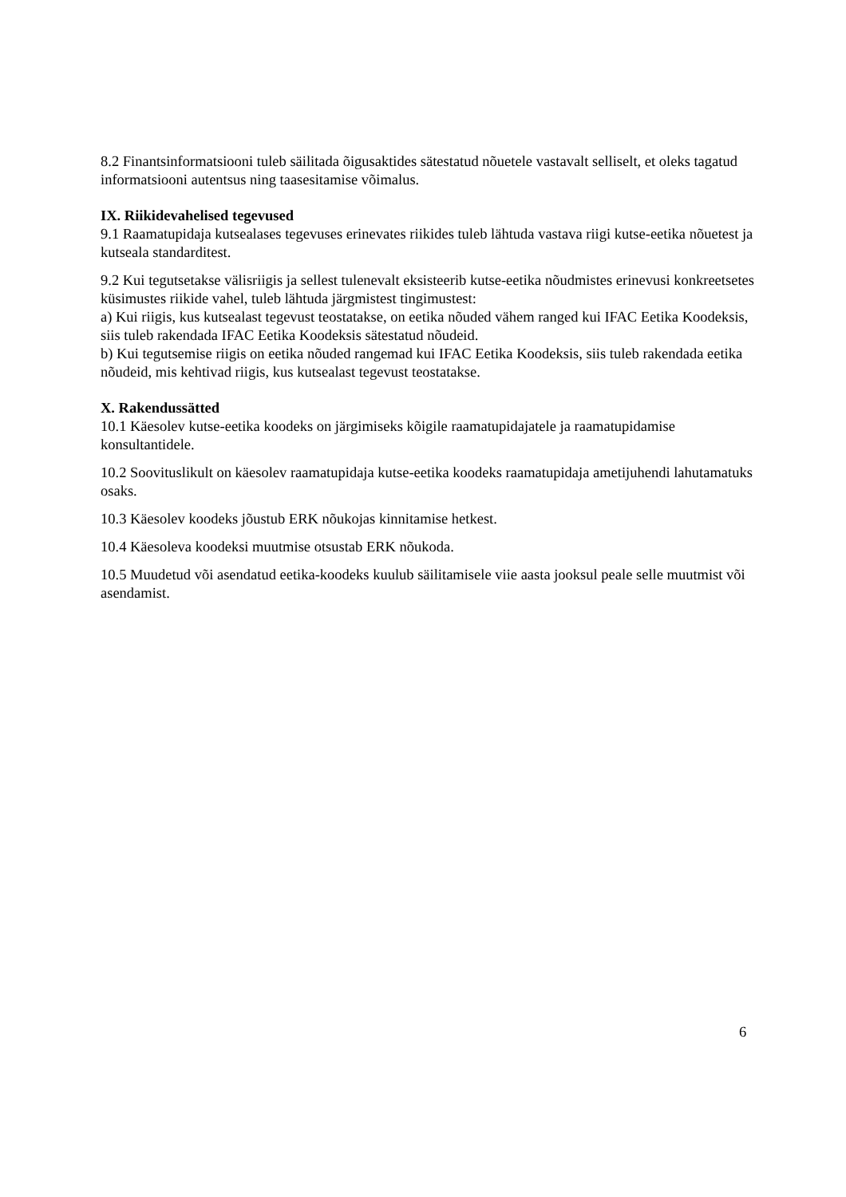8.2 Finantsinformatsiooni tuleb säilitada õigusaktides sätestatud nõuetele vastavalt selliselt, et oleks tagatud informatsiooni autentsus ning taasesitamise võimalus.
IX. Riikidevahelised tegevused
9.1 Raamatupidaja kutsealases tegevuses erinevates riikides tuleb lähtuda vastava riigi kutse-eetika nõuetest ja kutseala standarditest.
9.2 Kui tegutsetakse välisriigis ja sellest tulenevalt eksisteerib kutse-eetika nõudmistes erinevusi konkreetsetes küsimustes riikide vahel, tuleb lähtuda järgmistest tingimustest:
a) Kui riigis, kus kutsealast tegevust teostatakse, on eetika nõuded vähem ranged kui IFAC Eetika Koodeksis, siis tuleb rakendada IFAC Eetika Koodeksis sätestatud nõudeid.
b) Kui tegutsemise riigis on eetika nõuded rangemad kui IFAC Eetika Koodeksis, siis tuleb rakendada eetika nõudeid, mis kehtivad riigis, kus kutsealast tegevust teostatakse.
X. Rakendussätted
10.1 Käesolev kutse-eetika koodeks on järgimiseks kõigile raamatupidajatele ja raamatupidamise konsultantidele.
10.2 Soovituslikult on käesolev raamatupidaja kutse-eetika koodeks raamatupidaja ametijuhendi lahutamatuks osaks.
10.3 Käesolev koodeks jõustub ERK nõukojas kinnitamise hetkest.
10.4 Käesoleva koodeksi muutmise otsustab ERK nõukoda.
10.5 Muudetud või asendatud eetika-koodeks kuulub säilitamisele viie aasta jooksul peale selle muutmist või asendamist.
6